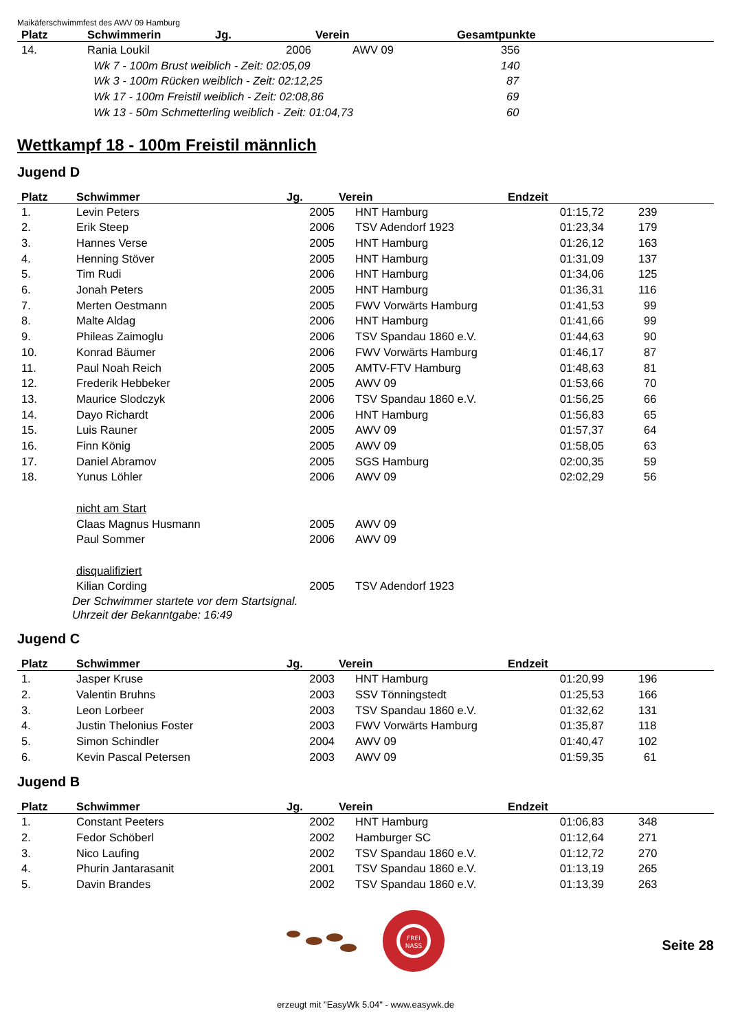Maikäferschwimmfest des AWV 09 Hamburg
| Platz | Schwimmerin | Jg. | Verein | Gesamtpunkte |
| --- | --- | --- | --- | --- |
| 14. | Rania Loukil | 2006 | AWV 09 | 356 |
| | Wk 7 - 100m Brust weiblich - Zeit: 02:05,09 | | | 140 |
| | Wk 3 - 100m Rücken weiblich - Zeit: 02:12,25 | | | 87 |
| | Wk 17 - 100m Freistil weiblich - Zeit: 02:08,86 | | | 69 |
| | Wk 13 - 50m Schmetterling weiblich - Zeit: 01:04,73 | | | 60 |
Wettkampf 18 - 100m Freistil männlich
Jugend D
| Platz | Schwimmer | Jg. | Verein | Endzeit | |
| --- | --- | --- | --- | --- | --- |
| 1. | Levin Peters | 2005 | HNT Hamburg | 01:15,72 | 239 |
| 2. | Erik Steep | 2006 | TSV Adendorf 1923 | 01:23,34 | 179 |
| 3. | Hannes Verse | 2005 | HNT Hamburg | 01:26,12 | 163 |
| 4. | Henning Stöver | 2005 | HNT Hamburg | 01:31,09 | 137 |
| 5. | Tim Rudi | 2006 | HNT Hamburg | 01:34,06 | 125 |
| 6. | Jonah Peters | 2005 | HNT Hamburg | 01:36,31 | 116 |
| 7. | Merten Oestmann | 2005 | FWV Vorwärts Hamburg | 01:41,53 | 99 |
| 8. | Malte Aldag | 2006 | HNT Hamburg | 01:41,66 | 99 |
| 9. | Phileas Zaimoglu | 2006 | TSV Spandau 1860 e.V. | 01:44,63 | 90 |
| 10. | Konrad Bäumer | 2006 | FWV Vorwärts Hamburg | 01:46,17 | 87 |
| 11. | Paul Noah Reich | 2005 | AMTV-FTV Hamburg | 01:48,63 | 81 |
| 12. | Frederik Hebbeker | 2005 | AWV 09 | 01:53,66 | 70 |
| 13. | Maurice Slodczyk | 2006 | TSV Spandau 1860 e.V. | 01:56,25 | 66 |
| 14. | Dayo Richardt | 2006 | HNT Hamburg | 01:56,83 | 65 |
| 15. | Luis Rauner | 2005 | AWV 09 | 01:57,37 | 64 |
| 16. | Finn König | 2005 | AWV 09 | 01:58,05 | 63 |
| 17. | Daniel Abramov | 2005 | SGS Hamburg | 02:00,35 | 59 |
| 18. | Yunus Löhler | 2006 | AWV 09 | 02:02,29 | 56 |
| | nicht am Start | | | | |
| | Claas Magnus Husmann | 2005 | AWV 09 | | |
| | Paul Sommer | 2006 | AWV 09 | | |
| | disqualifiziert | | | | |
| | Kilian Cording | 2005 | TSV Adendorf 1923 | | |
| Der Schwimmer startete vor dem Startsignal. Uhrzeit der Bekanntgabe: 16:49 | | | | | |
Jugend C
| Platz | Schwimmer | Jg. | Verein | Endzeit | |
| --- | --- | --- | --- | --- | --- |
| 1. | Jasper Kruse | 2003 | HNT Hamburg | 01:20,99 | 196 |
| 2. | Valentin Bruhns | 2003 | SSV Tönningstedt | 01:25,53 | 166 |
| 3. | Leon Lorbeer | 2003 | TSV Spandau 1860 e.V. | 01:32,62 | 131 |
| 4. | Justin Thelonius Foster | 2003 | FWV Vorwärts Hamburg | 01:35,87 | 118 |
| 5. | Simon Schindler | 2004 | AWV 09 | 01:40,47 | 102 |
| 6. | Kevin Pascal Petersen | 2003 | AWV 09 | 01:59,35 | 61 |
Jugend B
| Platz | Schwimmer | Jg. | Verein | Endzeit | |
| --- | --- | --- | --- | --- | --- |
| 1. | Constant Peeters | 2002 | HNT Hamburg | 01:06,83 | 348 |
| 2. | Fedor Schöberl | 2002 | Hamburger SC | 01:12,64 | 271 |
| 3. | Nico Laufing | 2002 | TSV Spandau 1860 e.V. | 01:12,72 | 270 |
| 4. | Phurin Jantarasanit | 2001 | TSV Spandau 1860 e.V. | 01:13,19 | 265 |
| 5. | Davin Brandes | 2002 | TSV Spandau 1860 e.V. | 01:13,39 | 263 |
FREI
NASS
Seite 28
erzeugt mit "EasyWk 5.04" - www.easywk.de